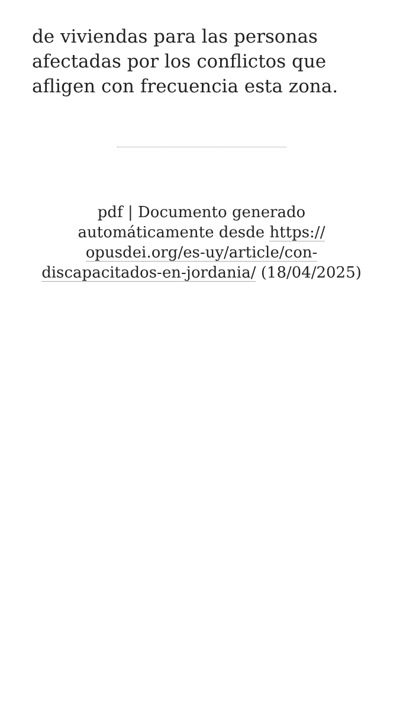de viviendas para las personas afectadas por los conflictos que afligen con frecuencia esta zona.
pdf | Documento generado automáticamente desde https:// opusdei.org/es-uy/article/con-discapacitados-en-jordania/ (18/04/2025)